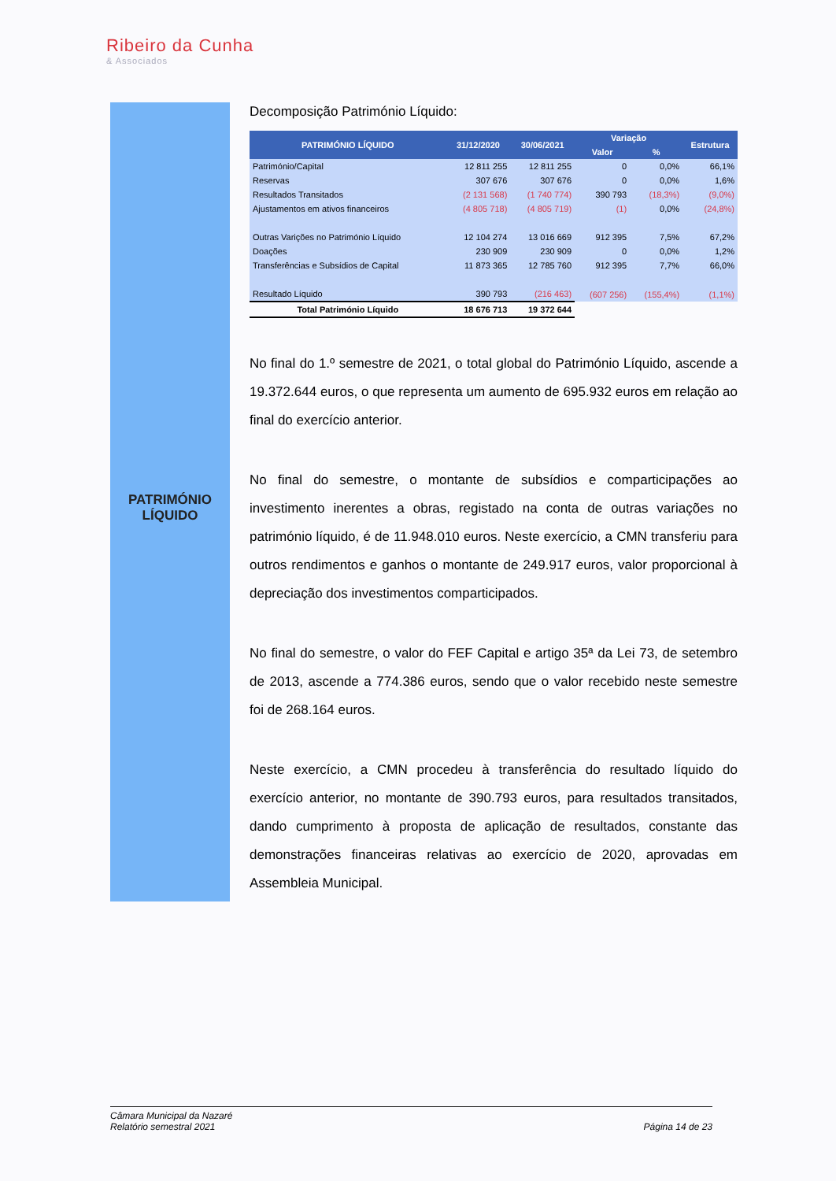Ribeiro da Cunha
& Associados
PATRIMÓNIO
LÍQUIDO
Decomposição Património Líquido:
| PATRIMÓNIO LÍQUIDO | 31/12/2020 | 30/06/2021 | Variação | | Estrutura |
| --- | --- | --- | --- | --- | --- |
| | | | Valor | % | |
| Património/Capital | 12 811 255 | 12 811 255 | 0 | 0,0% | 66,1% |
| Reservas | 307 676 | 307 676 | 0 | 0,0% | 1,6% |
| Resultados Transitados | (2 131 568) | (1 740 774) | 390 793 | (18,3%) | (9,0%) |
| Ajustamentos em ativos financeiros | (4 805 718) | (4 805 719) | (1) | 0,0% | (24,8%) |
| Outras Varições no Património Líquido | 12 104 274 | 13 016 669 | 912 395 | 7,5% | 67,2% |
| Doações | 230 909 | 230 909 | 0 | 0,0% | 1,2% |
| Transferências e Subsídios de Capital | 11 873 365 | 12 785 760 | 912 395 | 7,7% | 66,0% |
| Resultado Líquido | 390 793 | (216 463) | (607 256) | (155,4%) | (1,1%) |
| Total Património Líquido | 18 676 713 | 19 372 644 | | | |
No final do 1.º semestre de 2021, o total global do Património Líquido, ascende a 19.372.644 euros, o que representa um aumento de 695.932 euros em relação ao final do exercício anterior.
No final do semestre, o montante de subsídios e comparticipações ao investimento inerentes a obras, registado na conta de outras variações no património líquido, é de 11.948.010 euros. Neste exercício, a CMN transferiu para outros rendimentos e ganhos o montante de 249.917 euros, valor proporcional à depreciação dos investimentos comparticipados.
No final do semestre, o valor do FEF Capital e artigo 35ª da Lei 73, de setembro de 2013, ascende a 774.386 euros, sendo que o valor recebido neste semestre foi de 268.164 euros.
Neste exercício, a CMN procedeu à transferência do resultado líquido do exercício anterior, no montante de 390.793 euros, para resultados transitados, dando cumprimento à proposta de aplicação de resultados, constante das demonstrações financeiras relativas ao exercício de 2020, aprovadas em Assembleia Municipal.
Câmara Municipal da Nazaré
Relatório semestral 2021
Página 14 de 23